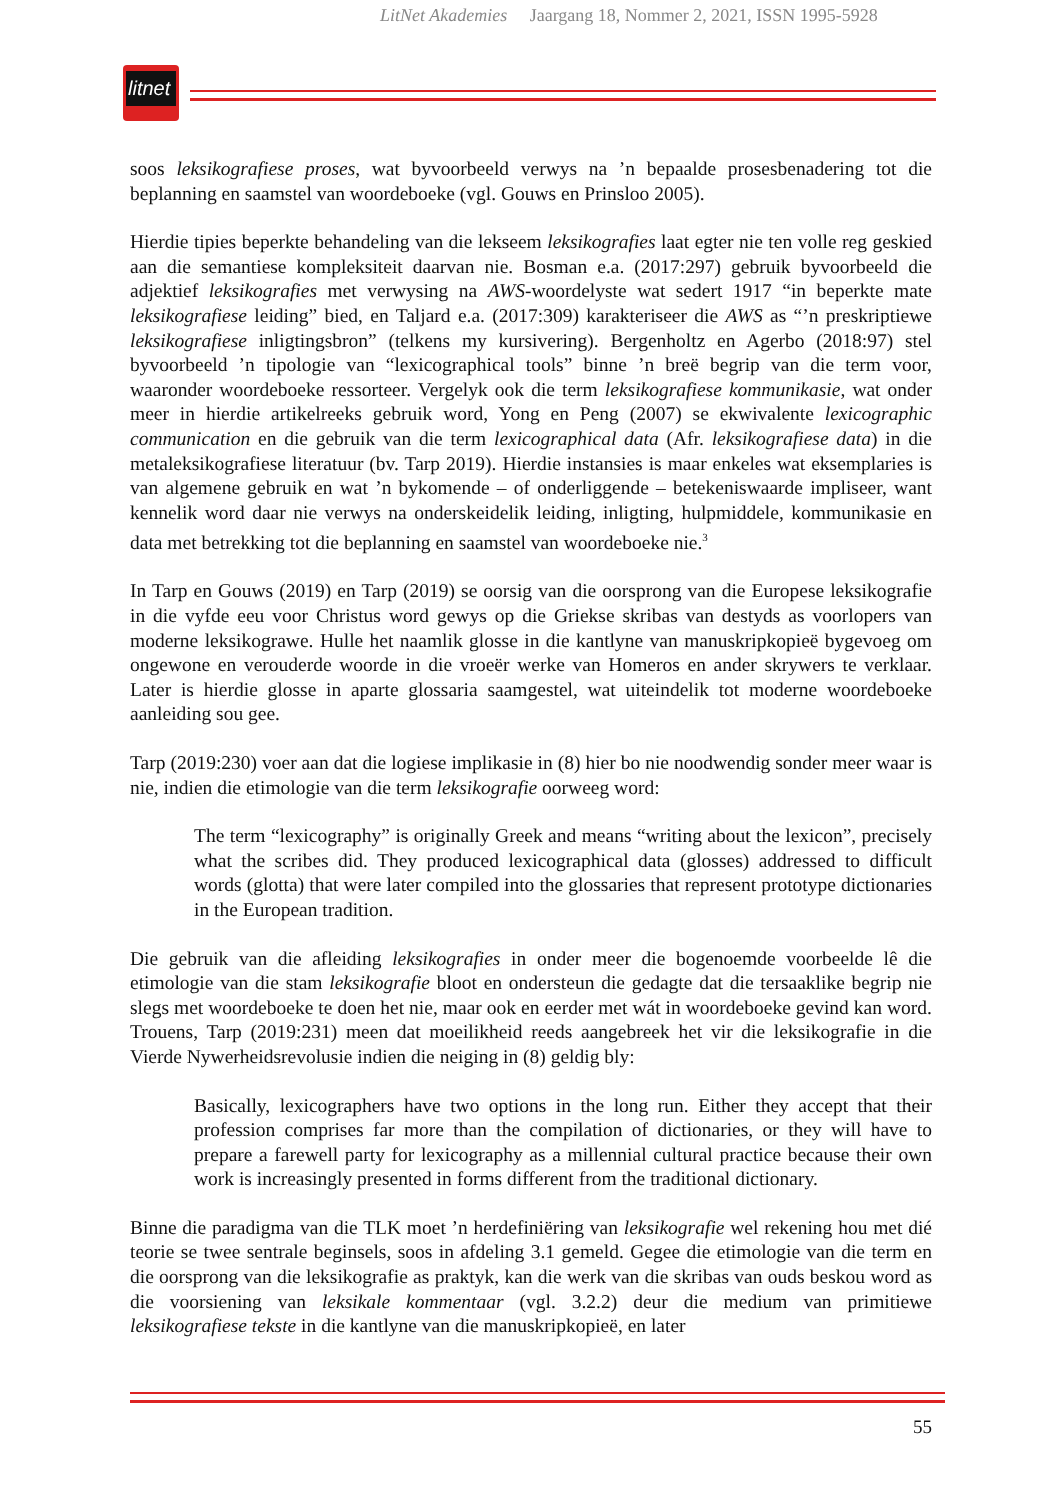LitNet Akademies Jaargang 18, Nommer 2, 2021, ISSN 1995-5928
litnet
soos leksikografiese proses, wat byvoorbeeld verwys na ’n bepaalde prosesbenadering tot die beplanning en saamstel van woordeboeke (vgl. Gouws en Prinsloo 2005).
Hierdie tipies beperkte behandeling van die lekseem leksikografies laat egter nie ten volle reg geskied aan die semantiese kompleksiteit daarvan nie. Bosman e.a. (2017:297) gebruik byvoorbeeld die adjektief leksikografies met verwysing na AWS-woordelyste wat sedert 1917 “in beperkte mate leksikografiese leiding” bied, en Taljard e.a. (2017:309) karakteriseer die AWS as “’n preskriptiewe leksikografiese inligtingsbron” (telkens my kursivering). Bergenholtz en Agerbo (2018:97) stel byvoorbeeld ’n tipologie van “lexicographical tools” binne ’n breë begrip van die term voor, waaronder woordeboeke ressorteer. Vergelyk ook die term leksikografiese kommunikasie, wat onder meer in hierdie artikelreeks gebruik word, Yong en Peng (2007) se ekwivalente lexicographic communication en die gebruik van die term lexicographical data (Afr. leksikografiese data) in die metaleksikografiese literatuur (bv. Tarp 2019). Hierdie instansies is maar enkeles wat eksemplaries is van algemene gebruik en wat ’n bykomende – of onderliggende – betekeniswaarde impliseer, want kennelik word daar nie verwys na onderskeidelik leiding, inligting, hulpmiddele, kommunikasie en data met betrekking tot die beplanning en saamstel van woordeboeke nie.<sup>3</sup>
In Tarp en Gouws (2019) en Tarp (2019) se oorsig van die oorsprong van die Europese leksikografie in die vyfde eeu voor Christus word gewys op die Griekse skribas van destyds as voorlopers van moderne leksikograwe. Hulle het naamlik glosse in die kantlyne van manuskripkopieë bygevoeg om ongewone en verouderde woorde in die vroeër werke van Homeros en ander skrywers te verklaar. Later is hierdie glosse in aparte glossaria saamgestel, wat uiteindelik tot moderne woordeboeke aanleiding sou gee.
Tarp (2019:230) voer aan dat die logiese implikasie in (8) hier bo nie noodwendig sonder meer waar is nie, indien die etimologie van die term leksikografie oorweeg word:
The term “lexicography” is originally Greek and means “writing about the lexicon”, precisely what the scribes did. They produced lexicographical data (glosses) addressed to difficult words (glotta) that were later compiled into the glossaries that represent prototype dictionaries in the European tradition.
Die gebruik van die afleiding leksikografies in onder meer die bogenoemde voorbeelde lê die etimologie van die stam leksikografie bloot en ondersteun die gedagte dat die tersaaklike begrip nie slegs met woordeboeke te doen het nie, maar ook en eerder met wát in woordeboeke gevind kan word. Trouens, Tarp (2019:231) meen dat moeilikheid reeds aangebreek het vir die leksikografie in die Vierde Nywerheidsrevolusie indien die neiging in (8) geldig bly:
Basically, lexicographers have two options in the long run. Either they accept that their profession comprises far more than the compilation of dictionaries, or they will have to prepare a farewell party for lexicography as a millennial cultural practice because their own work is increasingly presented in forms different from the traditional dictionary.
Binne die paradigma van die TLK moet ’n herdefiniëring van leksikografie wel rekening hou met dié teorie se twee sentrale beginsels, soos in afdeling 3.1 gemeld. Gegee die etimologie van die term en die oorsprong van die leksikografie as praktyk, kan die werk van die skribas van ouds beskou word as die voorsiening van leksikale kommentaar (vgl. 3.2.2) deur die medium van primitiewe leksikografiese tekste in die kantlyne van die manuskripkopieë, en later
55